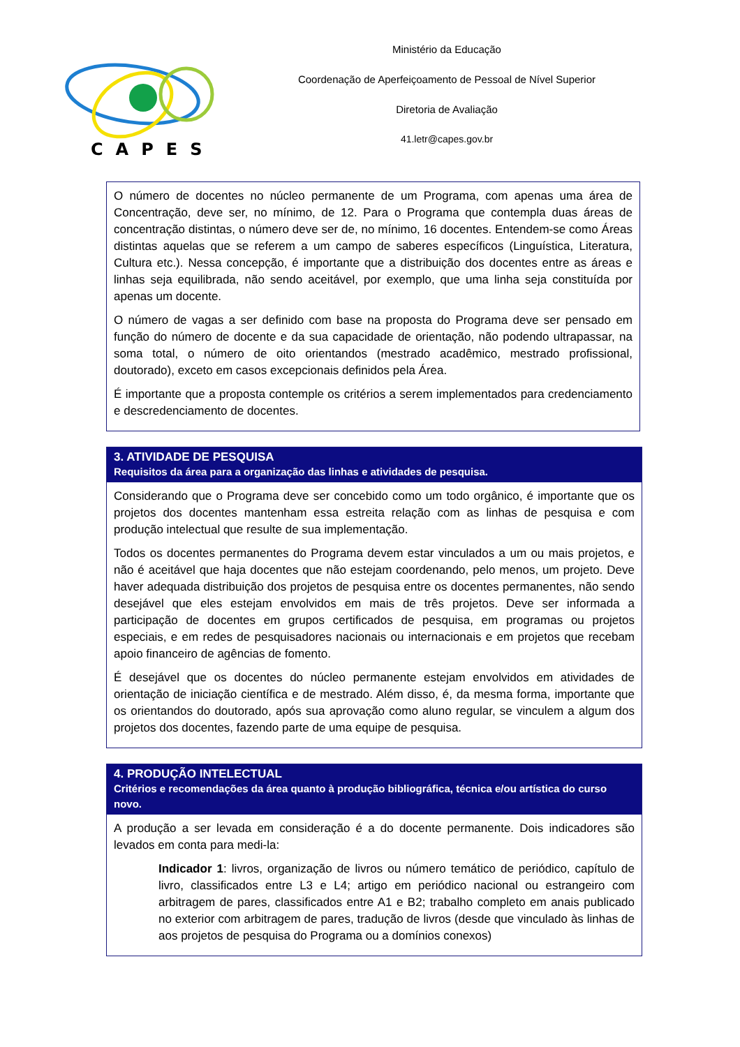CAPES
Ministério da Educação
Coordenação de Aperfeiçoamento de Pessoal de Nível Superior
Diretoria de Avaliação
41.letr@capes.gov.br
O número de docentes no núcleo permanente de um Programa, com apenas uma área de Concentração, deve ser, no mínimo, de 12. Para o Programa que contempla duas áreas de concentração distintas, o número deve ser de, no mínimo, 16 docentes. Entendem-se como Áreas distintas aquelas que se referem a um campo de saberes específicos (Linguística, Literatura, Cultura etc.). Nessa concepção, é importante que a distribuição dos docentes entre as áreas e linhas seja equilibrada, não sendo aceitável, por exemplo, que uma linha seja constituída por apenas um docente.
O número de vagas a ser definido com base na proposta do Programa deve ser pensado em função do número de docente e da sua capacidade de orientação, não podendo ultrapassar, na soma total, o número de oito orientandos (mestrado acadêmico, mestrado profissional, doutorado), exceto em casos excepcionais definidos pela Área.
É importante que a proposta contemple os critérios a serem implementados para credenciamento e descredenciamento de docentes.
3. ATIVIDADE DE PESQUISA
Requisitos da área para a organização das linhas e atividades de pesquisa.
Considerando que o Programa deve ser concebido como um todo orgânico, é importante que os projetos dos docentes mantenham essa estreita relação com as linhas de pesquisa e com produção intelectual que resulte de sua implementação.
Todos os docentes permanentes do Programa devem estar vinculados a um ou mais projetos, e não é aceitável que haja docentes que não estejam coordenando, pelo menos, um projeto. Deve haver adequada distribuição dos projetos de pesquisa entre os docentes permanentes, não sendo desejável que eles estejam envolvidos em mais de três projetos. Deve ser informada a participação de docentes em grupos certificados de pesquisa, em programas ou projetos especiais, e em redes de pesquisadores nacionais ou internacionais e em projetos que recebam apoio financeiro de agências de fomento.
É desejável que os docentes do núcleo permanente estejam envolvidos em atividades de orientação de iniciação científica e de mestrado. Além disso, é, da mesma forma, importante que os orientandos do doutorado, após sua aprovação como aluno regular, se vinculem a algum dos projetos dos docentes, fazendo parte de uma equipe de pesquisa.
4. PRODUÇÃO INTELECTUAL
Critérios e recomendações da área quanto à produção bibliográfica, técnica e/ou artística do curso novo.
A produção a ser levada em consideração é a do docente permanente. Dois indicadores são levados em conta para medi-la:
Indicador 1: livros, organização de livros ou número temático de periódico, capítulo de livro, classificados entre L3 e L4; artigo em periódico nacional ou estrangeiro com arbitragem de pares, classificados entre A1 e B2; trabalho completo em anais publicado no exterior com arbitragem de pares, tradução de livros (desde que vinculado às linhas de aos projetos de pesquisa do Programa ou a domínios conexos)